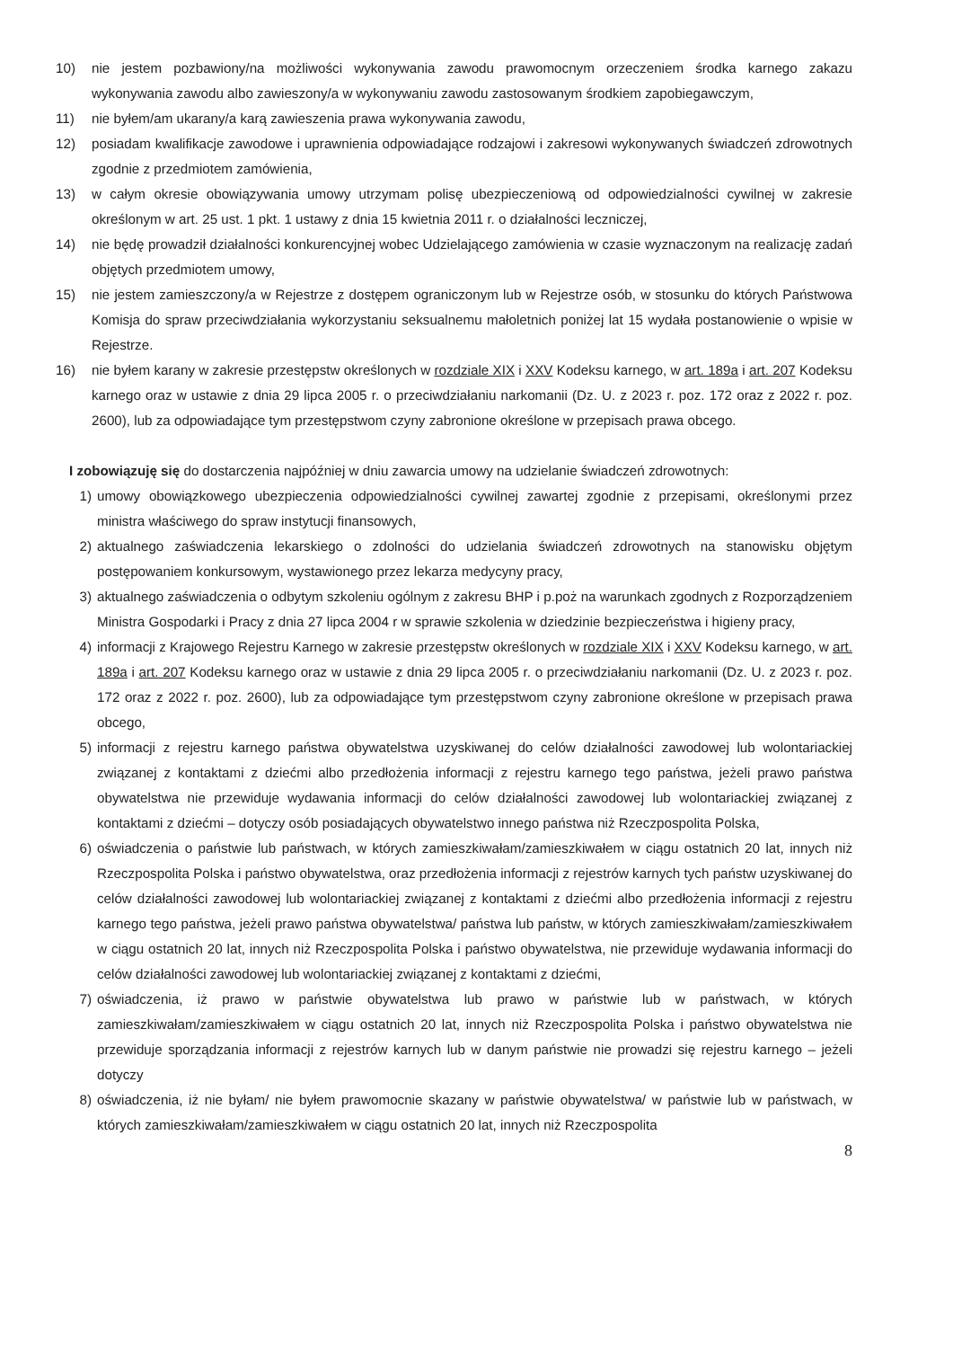10) nie jestem pozbawiony/na możliwości wykonywania zawodu prawomocnym orzeczeniem środka karnego zakazu wykonywania zawodu albo zawieszony/a w wykonywaniu zawodu zastosowanym środkiem zapobiegawczym,
11) nie byłem/am ukarany/a karą zawieszenia prawa wykonywania zawodu,
12) posiadam kwalifikacje zawodowe i uprawnienia odpowiadające rodzajowi i zakresowi wykonywanych świadczeń zdrowotnych zgodnie z przedmiotem zamówienia,
13) w całym okresie obowiązywania umowy utrzymam polisę ubezpieczeniową od odpowiedzialności cywilnej w zakresie określonym w art. 25 ust. 1 pkt. 1 ustawy z dnia 15 kwietnia 2011 r. o działalności leczniczej,
14) nie będę prowadził działalności konkurencyjnej wobec Udzielającego zamówienia w czasie wyznaczonym na realizację zadań objętych przedmiotem umowy,
15) nie jestem zamieszczony/a w Rejestrze z dostępem ograniczonym lub w Rejestrze osób, w stosunku do których Państwowa Komisja do spraw przeciwdziałania wykorzystaniu seksualnemu małoletnich poniżej lat 15 wydała postanowienie o wpisie w Rejestrze.
16) nie byłem karany w zakresie przestępstw określonych w rozdziale XIX i XXV Kodeksu karnego, w art. 189a i art. 207 Kodeksu karnego oraz w ustawie z dnia 29 lipca 2005 r. o przeciwdziałaniu narkomanii (Dz. U. z 2023 r. poz. 172 oraz z 2022 r. poz. 2600), lub za odpowiadające tym przestępstwom czyny zabronione określone w przepisach prawa obcego.
I zobowiązuję się do dostarczenia najpóźniej w dniu zawarcia umowy na udzielanie świadczeń zdrowotnych:
1) umowy obowiązkowego ubezpieczenia odpowiedzialności cywilnej zawartej zgodnie z przepisami, określonymi przez ministra właściwego do spraw instytucji finansowych,
2) aktualnego zaświadczenia lekarskiego o zdolności do udzielania świadczeń zdrowotnych na stanowisku objętym postępowaniem konkursowym, wystawionego przez lekarza medycyny pracy,
3) aktualnego zaświadczenia o odbytym szkoleniu ogólnym z zakresu BHP i p.poż na warunkach zgodnych z Rozporządzeniem Ministra Gospodarki i Pracy z dnia 27 lipca 2004 r w sprawie szkolenia w dziedzinie bezpieczeństwa i higieny pracy,
4) informacji z Krajowego Rejestru Karnego w zakresie przestępstw określonych w rozdziale XIX i XXV Kodeksu karnego, w art. 189a i art. 207 Kodeksu karnego oraz w ustawie z dnia 29 lipca 2005 r. o przeciwdziałaniu narkomanii (Dz. U. z 2023 r. poz. 172 oraz z 2022 r. poz. 2600), lub za odpowiadające tym przestępstwom czyny zabronione określone w przepisach prawa obcego,
5) informacji z rejestru karnego państwa obywatelstwa uzyskiwanej do celów działalności zawodowej lub wolontariackiej związanej z kontaktami z dziećmi albo przedłożenia informacji z rejestru karnego tego państwa, jeżeli prawo państwa obywatelstwa nie przewiduje wydawania informacji do celów działalności zawodowej lub wolontariackiej związanej z kontaktami z dziećmi – dotyczy osób posiadających obywatelstwo innego państwa niż Rzeczpospolita Polska,
6) oświadczenia o państwie lub państwach, w których zamieszkiwałam/zamieszkiwałem w ciągu ostatnich 20 lat, innych niż Rzeczpospolita Polska i państwo obywatelstwa, oraz przedłożenia informacji z rejestrów karnych tych państw uzyskiwanej do celów działalności zawodowej lub wolontariackiej związanej z kontaktami z dziećmi albo przedłożenia informacji z rejestru karnego tego państwa, jeżeli prawo państwa obywatelstwa/ państwa lub państw, w których zamieszkiwałam/zamieszkiwałem w ciągu ostatnich 20 lat, innych niż Rzeczpospolita Polska i państwo obywatelstwa, nie przewiduje wydawania informacji do celów działalności zawodowej lub wolontariackiej związanej z kontaktami z dziećmi,
7) oświadczenia, iż prawo w państwie obywatelstwa lub prawo w państwie lub w państwach, w których zamieszkiwałam/zamieszkiwałem w ciągu ostatnich 20 lat, innych niż Rzeczpospolita Polska i państwo obywatelstwa nie przewiduje sporządzania informacji z rejestrów karnych lub w danym państwie nie prowadzi się rejestru karnego – jeżeli dotyczy
8) oświadczenia, iż nie byłam/ nie byłem prawomocnie skazany w państwie obywatelstwa/ w państwie lub w państwach, w których zamieszkiwałam/zamieszkiwałem w ciągu ostatnich 20 lat, innych niż Rzeczpospolita
8